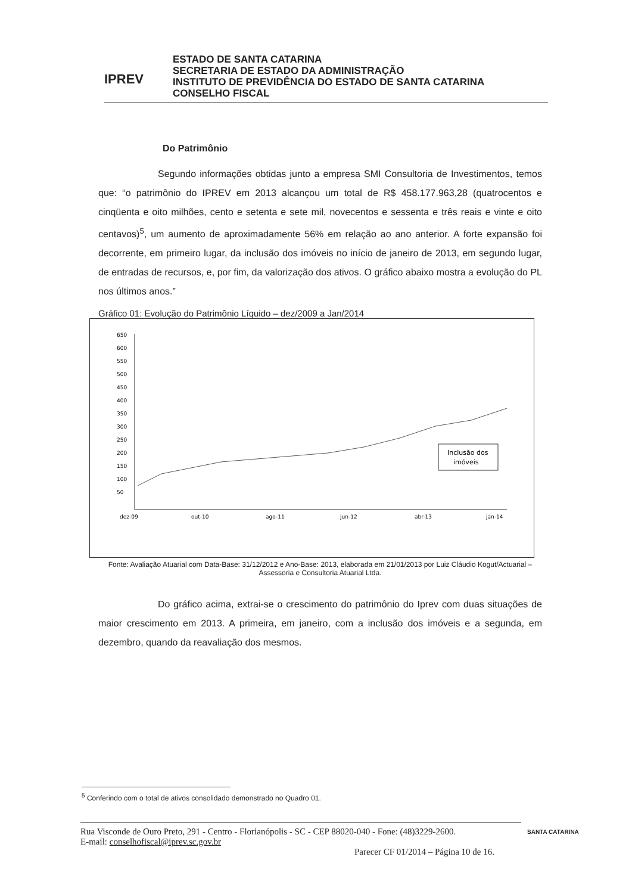IPREV
ESTADO DE SANTA CATARINA
SECRETARIA DE ESTADO DA ADMINISTRAÇÃO
INSTITUTO DE PREVIDÊNCIA DO ESTADO DE SANTA CATARINA
CONSELHO FISCAL
Do Patrimônio
Segundo informações obtidas junto a empresa SMI Consultoria de Investimentos, temos que: “o patrimônio do IPREV em 2013 alcançou um total de R$ 458.177.963,28 (quatrocentos e cinqüenta e oito milhões, cento e setenta e sete mil, novecentos e sessenta e três reais e vinte e oito centavos)<sup>5</sup>, um aumento de aproximadamente 56% em relação ao ano anterior. A forte expansão foi decorrente, em primeiro lugar, da inclusão dos imóveis no início de janeiro de 2013, em segundo lugar, de entradas de recursos, e, por fim, da valorização dos ativos. O gráfico abaixo mostra a evolução do PL nos últimos anos.”
Gráfico 01: Evolução do Patrimônio Líquido – dez/2009 a Jan/2014
650
600
550
500
450
400
350
300
250
200
150
100
50
dez-09
out-10
ago-11
jun-12
abr-13
jan-14
Inclusão dos
imóveis
Fonte: Avaliação Atuarial com Data-Base: 31/12/2012 e Ano-Base: 2013, elaborada em 21/01/2013 por Luiz Cláudio Kogut/Actuarial – Assessoria e Consultoria Atuarial Ltda.
Do gráfico acima, extrai-se o crescimento do patrimônio do Iprev com duas situações de maior crescimento em 2013. A primeira, em janeiro, com a inclusão dos imóveis e a segunda, em dezembro, quando da reavaliação dos mesmos.
<sup>5</sup> Conferindo com o total de ativos consolidado demonstrado no Quadro 01.
Rua Visconde de Ouro Preto, 291 - Centro - Florianópolis - SC - CEP 88020-040 - Fone: (48)3229-2600.
E-mail: conselhofiscal@iprev.sc.gov.br
Parecer CF 01/2014 – Página 10 de 16.
SANTA CATARINA